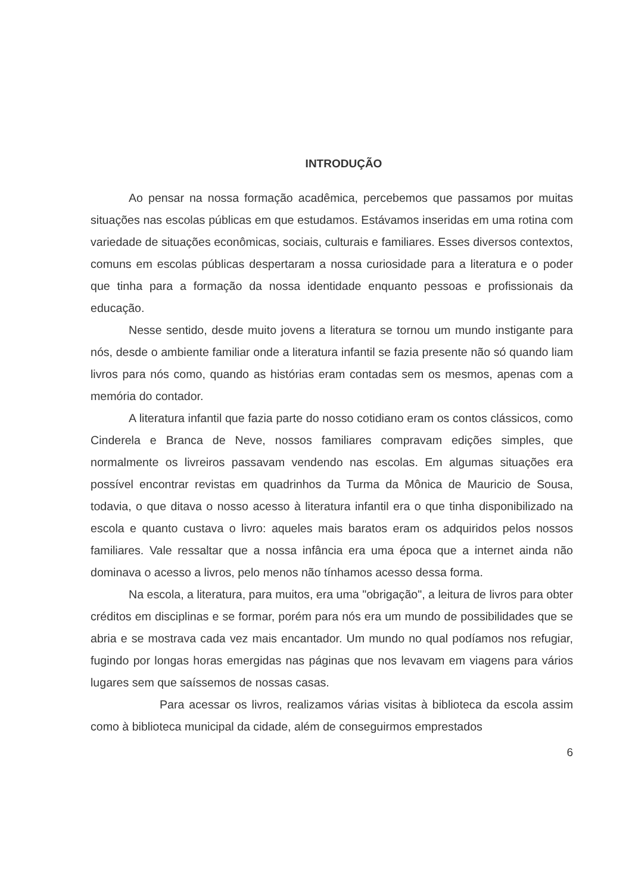INTRODUÇÃO
Ao pensar na nossa formação acadêmica, percebemos que passamos por muitas situações nas escolas públicas em que estudamos. Estávamos inseridas em uma rotina com variedade de situações econômicas, sociais, culturais e familiares. Esses diversos contextos, comuns em escolas públicas despertaram a nossa curiosidade para a literatura e o poder que tinha para a formação da nossa identidade enquanto pessoas e profissionais da educação.
Nesse sentido, desde muito jovens a literatura se tornou um mundo instigante para nós, desde o ambiente familiar onde a literatura infantil se fazia presente não só quando liam livros para nós como, quando as histórias eram contadas sem os mesmos, apenas com a memória do contador.
A literatura infantil que fazia parte do nosso cotidiano eram os contos clássicos, como Cinderela e Branca de Neve, nossos familiares compravam edições simples, que normalmente os livreiros passavam vendendo nas escolas. Em algumas situações era possível encontrar revistas em quadrinhos da Turma da Mônica de Mauricio de Sousa, todavia, o que ditava o nosso acesso à literatura infantil era o que tinha disponibilizado na escola e quanto custava o livro: aqueles mais baratos eram os adquiridos pelos nossos familiares. Vale ressaltar que a nossa infância era uma época que a internet ainda não dominava o acesso a livros, pelo menos não tínhamos acesso dessa forma.
Na escola, a literatura, para muitos, era uma "obrigação", a leitura de livros para obter créditos em disciplinas e se formar, porém para nós era um mundo de possibilidades que se abria e se mostrava cada vez mais encantador. Um mundo no qual podíamos nos refugiar, fugindo por longas horas emergidas nas páginas que nos levavam em viagens para vários lugares sem que saíssemos de nossas casas.
Para acessar os livros, realizamos várias visitas à biblioteca da escola assim como à biblioteca municipal da cidade, além de conseguirmos emprestados
6